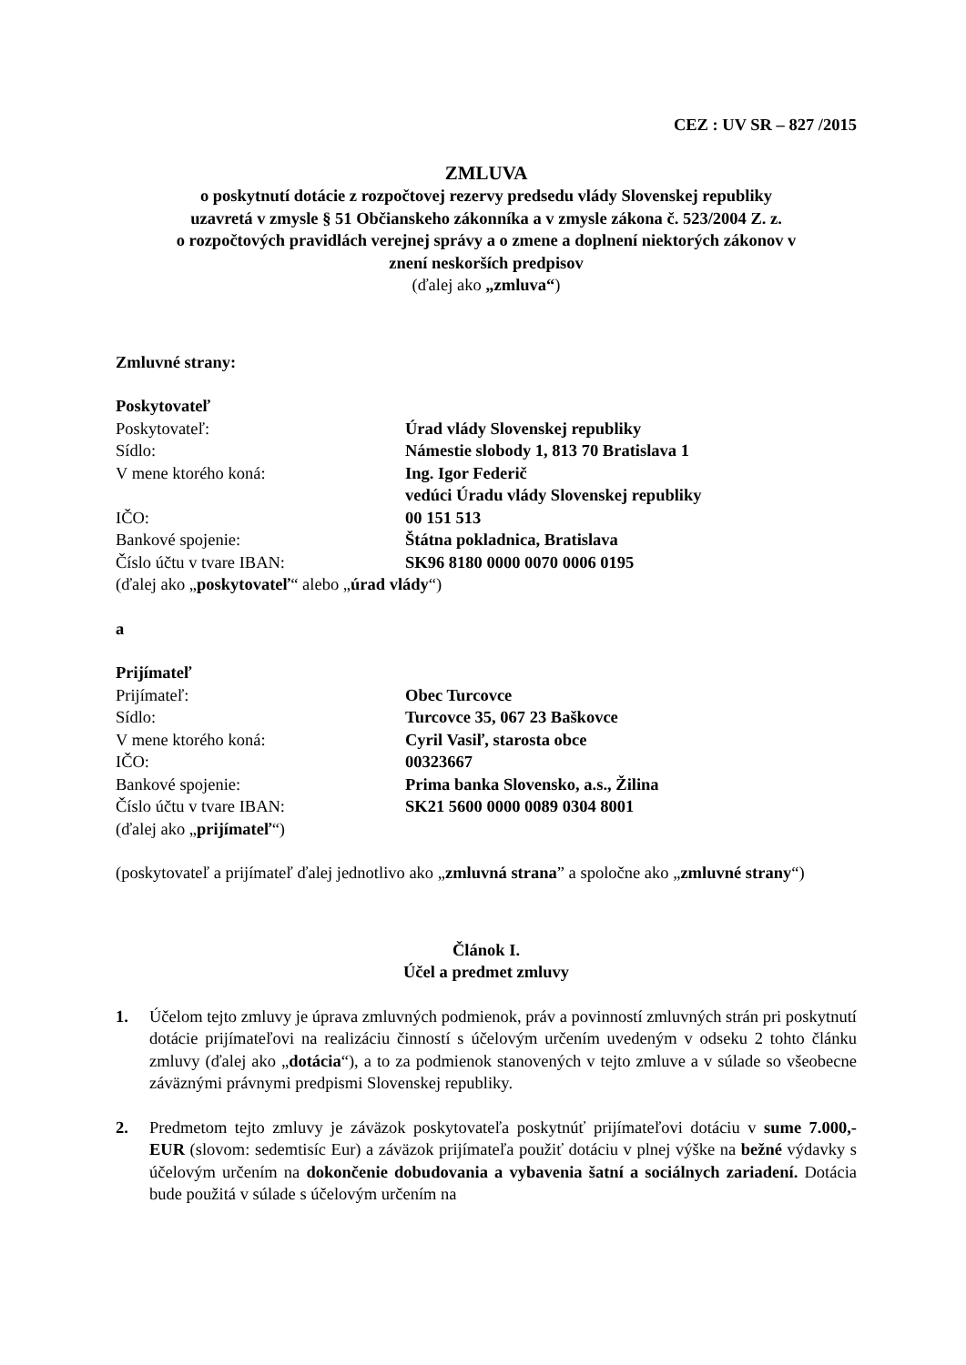CEZ : UV SR – 827 /2015
ZMLUVA
o poskytnutí dotácie z rozpočtovej rezervy predsedu vlády Slovenskej republiky
uzavretá v zmysle § 51 Občianskeho zákonníka a v zmysle zákona č. 523/2004 Z. z.
o rozpočtových pravidlách verejnej správy a o zmene a doplnení niektorých zákonov v
znení neskorších predpisov
(ďalej ako „zmluva“)
Zmluvné strany:
Poskytovateľ
Poskytovateľ:
Úrad vlády Slovenskej republiky
Sídlo:
Námestie slobody 1, 813 70 Bratislava 1
V mene ktorého koná:
Ing. Igor Federič
vedúci Úradu vlády Slovenskej republiky
IČO:
00 151 513
Bankové spojenie:
Štátna pokladnica, Bratislava
Číslo účtu v tvare IBAN:
SK96 8180 0000 0070 0006 0195
(ďalej ako „poskytovateľ“ alebo „úrad vlády“)
a
Prijímateľ
Prijímateľ:
Obec Turcovce
Sídlo:
Turcovce 35, 067 23 Baškovce
V mene ktorého koná:
Cyril Vasiľ, starosta obce
IČO:
00323667
Bankové spojenie:
Prima banka Slovensko, a.s., Žilina
Číslo účtu v tvare IBAN:
SK21 5600 0000 0089 0304 8001
(ďalej ako „prijímateľ“)
(poskytovateľ a prijímateľ ďalej jednotlivo ako „zmluvná strana” a spoločne ako „zmluvné strany“)
Článok I.
Účel a predmet zmluvy
1. Účelom tejto zmluvy je úprava zmluvných podmienok, práv a povinností zmluvných strán pri poskytnutí dotácie prijímateľovi na realizáciu činností s účelovým určením uvedeným v odseku 2 tohto článku zmluvy (ďalej ako „dotácia“), a to za podmienok stanovených v tejto zmluve a v súlade so všeobecne záväznými právnymi predpismi Slovenskej republiky.
2. Predmetom tejto zmluvy je záväzok poskytovateľa poskytnúť prijímateľovi dotáciu v sume 7.000,- EUR (slovom: sedemtisíc Eur) a záväzok prijímateľa použiť dotáciu v plnej výške na bežné výdavky s účelovým určením na dokončenie dobudovania a vybavenia šatní a sociálnych zariadení. Dotácia bude použitá v súlade s účelovým určením na